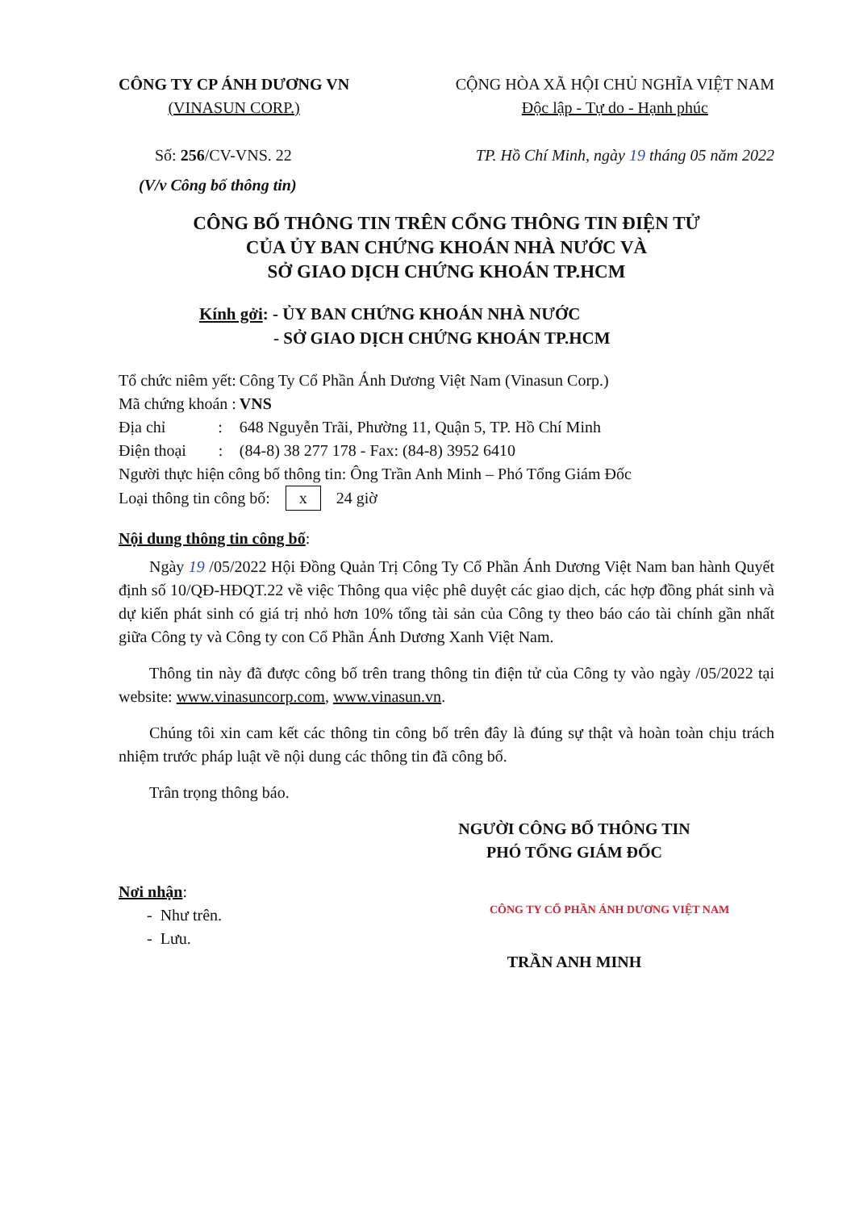CÔNG TY CP ÁNH DƯƠNG VN
(VINASUN CORP.)
CỘNG HÒA XÃ HỘI CHỦ NGHĨA VIỆT NAM
Độc lập - Tự do - Hạnh phúc
Số: 256/CV-VNS. 22 TP. Hồ Chí Minh, ngày 19 tháng 05 năm 2022
(V/v Công bố thông tin)
CÔNG BỐ THÔNG TIN TRÊN CỔNG THÔNG TIN ĐIỆN TỬ
CỦA ỦY BAN CHỨNG KHOÁN NHÀ NƯỚC VÀ
SỞ GIAO DỊCH CHỨNG KHOÁN TP.HCM
Kính gởi: - ỦY BAN CHỨNG KHOÁN NHÀ NƯỚC
- SỞ GIAO DỊCH CHỨNG KHOÁN TP.HCM
| Tổ chức niêm yết: | Công Ty Cổ Phần Ánh Dương Việt Nam (Vinasun Corp.) |
| Mã chứng khoán : | VNS |
| Địa chỉ : | 648 Nguyễn Trãi, Phường 11, Quận 5, TP. Hồ Chí Minh |
| Điện thoại : | (84-8) 38 277 178 - Fax: (84-8) 3952 6410 |
Người thực hiện công bố thông tin: Ông Trần Anh Minh – Phó Tổng Giám Đốc
Loại thông tin công bố: x 24 giờ
Nội dung thông tin công bố:
Ngày 19 /05/2022 Hội Đồng Quản Trị Công Ty Cổ Phần Ánh Dương Việt Nam ban hành Quyết định số 10/QĐ-HĐQT.22 về việc Thông qua việc phê duyệt các giao dịch, các hợp đồng phát sinh và dự kiến phát sinh có giá trị nhỏ hơn 10% tổng tài sản của Công ty theo báo cáo tài chính gần nhất giữa Công ty và Công ty con Cổ Phần Ánh Dương Xanh Việt Nam.
Thông tin này đã được công bố trên trang thông tin điện tử của Công ty vào ngày /05/2022 tại website: www.vinasuncorp.com, www.vinasun.vn.
Chúng tôi xin cam kết các thông tin công bố trên đây là đúng sự thật và hoàn toàn chịu trách nhiệm trước pháp luật về nội dung các thông tin đã công bố.
Trân trọng thông báo.
NGƯỜI CÔNG BỐ THÔNG TIN
PHÓ TỔNG GIÁM ĐỐC
Nơi nhận:
- Như trên.
- Lưu.
CÔNG TY CỔ PHẦN ÁNH DƯƠNG VIỆT NAM
TRẦN ANH MINH